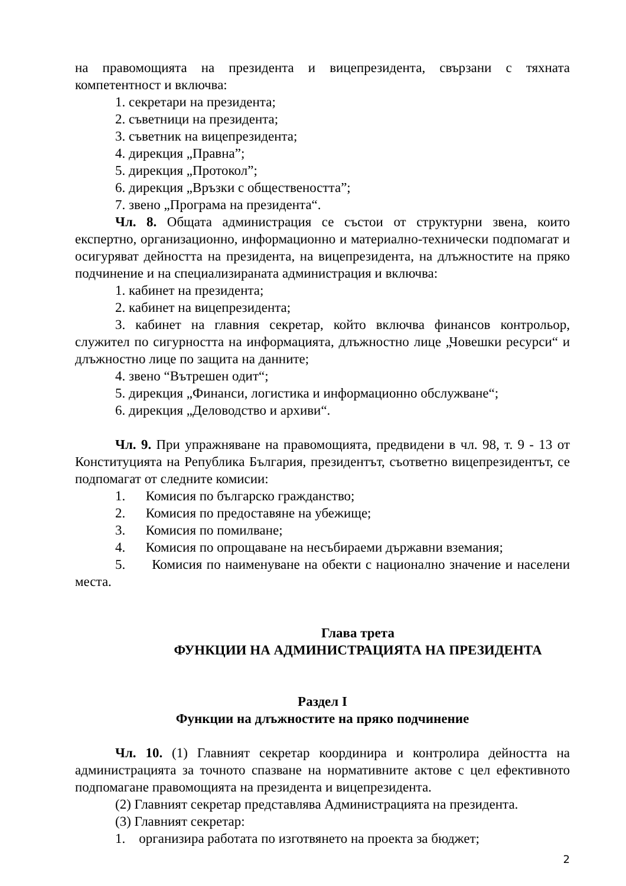на правомощията на президента и вицепрезидента, свързани с тяхната компетентност и включва:
1. секретари на президента;
2. съветници на президента;
3. съветник на вицепрезидента;
4. дирекция „Правна”;
5. дирекция „Протокол”;
6. дирекция „Връзки с обществеността”;
7. звено „Програма на президента“.
Чл. 8. Общата администрация се състои от структурни звена, които експертно, организационно, информационно и материално-технически подпомагат и осигуряват дейността на президента, на вицепрезидента, на длъжностите на пряко подчинение и на специализираната администрация и включва:
1. кабинет на президента;
2. кабинет на вицепрезидента;
3. кабинет на главния секретар, който включва финансов контрольор, служител по сигурността на информацията, длъжностно лице „Човешки ресурси“ и длъжностно лице по защита на данните;
4. звено “Вътрешен одит“;
5. дирекция „Финанси, логистика и информационно обслужване“;
6. дирекция „Деловодство и архиви“.
Чл. 9. При упражняване на правомощията, предвидени в чл. 98, т. 9 - 13 от Конституцията на Република България, президентът, съответно вицепрезидентът, се подпомагат от следните комисии:
1. Комисия по българско гражданство;
2. Комисия по предоставяне на убежище;
3. Комисия по помилване;
4. Комисия по опрощаване на несъбираеми държавни вземания;
5. Комисия по наименуване на обекти с национално значение и населени места.
Глава трета
ФУНКЦИИ НА АДМИНИСТРАЦИЯТА НА ПРЕЗИДЕНТА
Раздел I
Функции на длъжностите на пряко подчинение
Чл. 10. (1) Главният секретар координира и контролира дейността на администрацията за точното спазване на нормативните актове с цел ефективното подпомагане правомощията на президента и вицепрезидента.
(2) Главният секретар представлява Администрацията на президента.
(3) Главният секретар:
1. организира работата по изготвянето на проекта за бюджет;
2